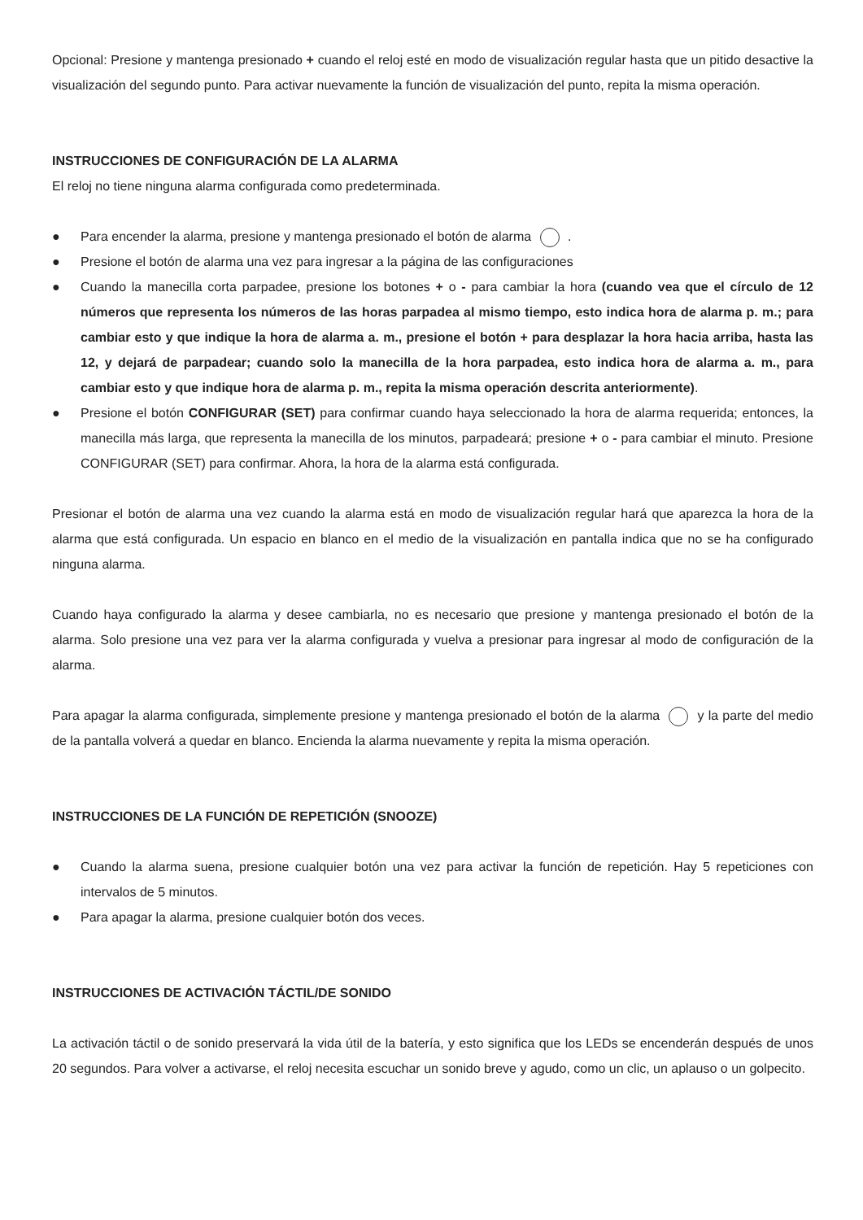Opcional: Presione y mantenga presionado + cuando el reloj esté en modo de visualización regular hasta que un pitido desactive la visualización del segundo punto. Para activar nuevamente la función de visualización del punto, repita la misma operación.
INSTRUCCIONES DE CONFIGURACIÓN DE LA ALARMA
El reloj no tiene ninguna alarma configurada como predeterminada.
● Para encender la alarma, presione y mantenga presionado el botón de alarma .
● Presione el botón de alarma una vez para ingresar a la página de las configuraciones
● Cuando la manecilla corta parpadee, presione los botones + o - para cambiar la hora (cuando vea que el círculo de 12 números que representa los números de las horas parpadea al mismo tiempo, esto indica hora de alarma p. m.; para cambiar esto y que indique la hora de alarma a. m., presione el botón + para desplazar la hora hacia arriba, hasta las 12, y dejará de parpadear; cuando solo la manecilla de la hora parpadea, esto indica hora de alarma a. m., para cambiar esto y que indique hora de alarma p. m., repita la misma operación descrita anteriormente).
● Presione el botón CONFIGURAR (SET) para confirmar cuando haya seleccionado la hora de alarma requerida; entonces, la manecilla más larga, que representa la manecilla de los minutos, parpadeará; presione + o - para cambiar el minuto. Presione CONFIGURAR (SET) para confirmar. Ahora, la hora de la alarma está configurada.
Presionar el botón de alarma una vez cuando la alarma está en modo de visualización regular hará que aparezca la hora de la alarma que está configurada. Un espacio en blanco en el medio de la visualización en pantalla indica que no se ha configurado ninguna alarma.
Cuando haya configurado la alarma y desee cambiarla, no es necesario que presione y mantenga presionado el botón de la alarma. Solo presione una vez para ver la alarma configurada y vuelva a presionar para ingresar al modo de configuración de la alarma.
Para apagar la alarma configurada, simplemente presione y mantenga presionado el botón de la alarma y la parte del medio de la pantalla volverá a quedar en blanco. Encienda la alarma nuevamente y repita la misma operación.
INSTRUCCIONES DE LA FUNCIÓN DE REPETICIÓN (SNOOZE)
● Cuando la alarma suena, presione cualquier botón una vez para activar la función de repetición. Hay 5 repeticiones con intervalos de 5 minutos.
● Para apagar la alarma, presione cualquier botón dos veces.
INSTRUCCIONES DE ACTIVACIÓN TÁCTIL/DE SONIDO
La activación táctil o de sonido preservará la vida útil de la batería, y esto significa que los LEDs se encenderán después de unos 20 segundos. Para volver a activarse, el reloj necesita escuchar un sonido breve y agudo, como un clic, un aplauso o un golpecito.